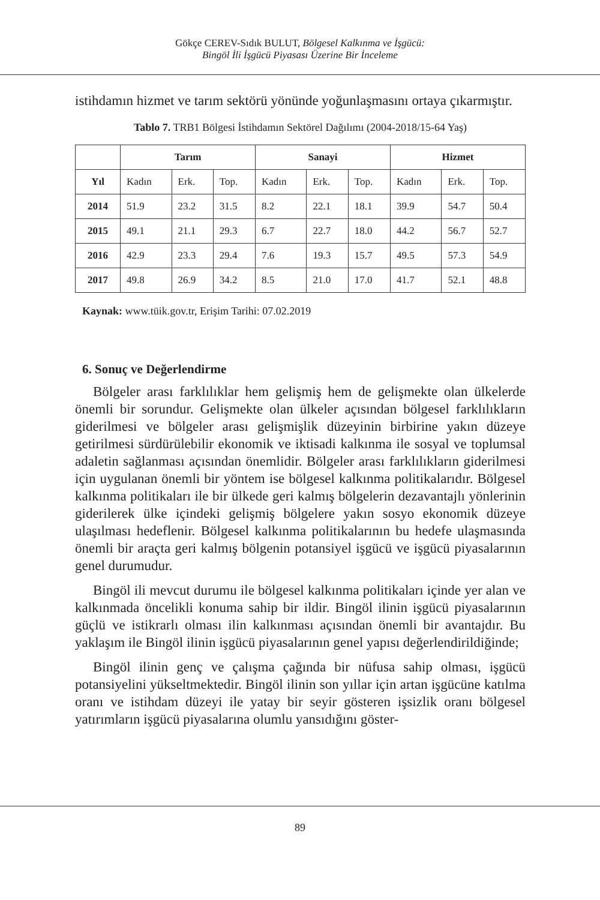Gökçe CEREV-Sıdık BULUT, Bölgesel Kalkınma ve İşgücü:
Bingöl İli İşgücü Piyasası Üzerine Bir İnceleme
istihdamın hizmet ve tarım sektörü yönünde yoğunlaşmasını ortaya çıkarmıştır.
Tablo 7. TRB1 Bölgesi İstihdamın Sektörel Dağılımı (2004-2018/15-64 Yaş)
| | Tarım | | | Sanayi | | | Hizmet | | |
| --- | --- | --- | --- | --- | --- | --- | --- | --- | --- |
| Yıl | Kadın | Erk. | Top. | Kadın | Erk. | Top. | Kadın | Erk. | Top. |
| 2014 | 51.9 | 23.2 | 31.5 | 8.2 | 22.1 | 18.1 | 39.9 | 54.7 | 50.4 |
| 2015 | 49.1 | 21.1 | 29.3 | 6.7 | 22.7 | 18.0 | 44.2 | 56.7 | 52.7 |
| 2016 | 42.9 | 23.3 | 29.4 | 7.6 | 19.3 | 15.7 | 49.5 | 57.3 | 54.9 |
| 2017 | 49.8 | 26.9 | 34.2 | 8.5 | 21.0 | 17.0 | 41.7 | 52.1 | 48.8 |
Kaynak: www.tüik.gov.tr, Erişim Tarihi: 07.02.2019
6. Sonuç ve Değerlendirme
Bölgeler arası farklılıklar hem gelişmiş hem de gelişmekte olan ülkelerde önemli bir sorundur. Gelişmekte olan ülkeler açısından bölgesel farklılıkların giderilmesi ve bölgeler arası gelişmişlik düzeyinin birbirine yakın düzeye getirilmesi sürdürülebilir ekonomik ve iktisadi kalkınma ile sosyal ve toplumsal adaletin sağlanması açısından önemlidir. Bölgeler arası farklılıkların giderilmesi için uygulanan önemli bir yöntem ise bölgesel kalkınma politikalarıdır. Bölgesel kalkınma politikaları ile bir ülkede geri kalmış bölgelerin dezavantajlı yönlerinin giderilerek ülke içindeki gelişmiş bölgelere yakın sosyo ekonomik düzeye ulaşılması hedeflenir. Bölgesel kalkınma politikalarının bu hedefe ulaşmasında önemli bir araçta geri kalmış bölgenin potansiyel işgücü ve işgücü piyasalarının genel durumudur.
Bingöl ili mevcut durumu ile bölgesel kalkınma politikaları içinde yer alan ve kalkınmada öncelikli konuma sahip bir ildir. Bingöl ilinin işgücü piyasalarının güçlü ve istikrarlı olması ilin kalkınması açısından önemli bir avantajdır. Bu yaklaşım ile Bingöl ilinin işgücü piyasalarının genel yapısı değerlendirildiğinde;
Bingöl ilinin genç ve çalışma çağında bir nüfusa sahip olması, işgücü potansiyelini yükseltmektedir. Bingöl ilinin son yıllar için artan işgücüne katılma oranı ve istihdam düzeyi ile yatay bir seyir gösteren işsizlik oranı bölgesel yatırımların işgücü piyasalarına olumlu yansıdığını göster-
89